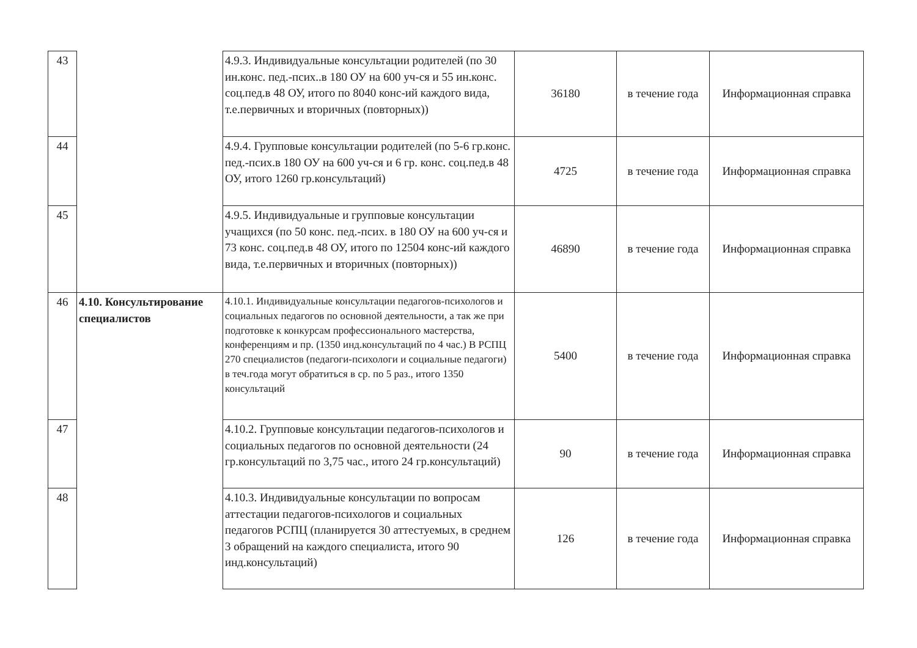| 43 | | 4.9.3. Индивидуальные консультации родителей (по 30 ин.конс. пед.-псих..в 180 ОУ на 600 уч-ся и 55 ин.конс. соц.пед.в 48 ОУ, итого по 8040 конс-ий каждого вида, т.е.первичных и вторичных (повторных)) | 36180 | в течение года | Информационная справка |
| 44 | | 4.9.4. Групповые консультации родителей (по 5-6 гр.конс. пед.-псих.в 180 ОУ на 600 уч-ся и 6 гр. конс. соц.пед.в 48 ОУ, итого 1260 гр.консультаций) | 4725 | в течение года | Информационная справка |
| 45 | | 4.9.5. Индивидуальные и групповые консультации учащихся (по 50 конс. пед.-псих. в 180 ОУ на 600 уч-ся и 73 конс. соц.пед.в 48 ОУ, итого по 12504 конс-ий каждого вида, т.е.первичных и вторичных (повторных)) | 46890 | в течение года | Информационная справка |
| 46 | 4.10. Консультирование специалистов | 4.10.1. Индивидуальные консультации педагогов-психологов и социальных педагогов по основной деятельности, а так же при подготовке к конкурсам профессионального мастерства, конференциям и пр. (1350 инд.консультаций по 4 час.) В РСПЦ 270 специалистов (педагоги-психологи и социальные педагоги) в теч.года могут обратиться в ср. по 5 раз., итого 1350 консультаций | 5400 | в течение года | Информационная справка |
| 47 | | 4.10.2. Групповые консультации педагогов-психологов и социальных педагогов по основной деятельности (24 гр.консультаций по 3,75 час., итого 24 гр.консультаций) | 90 | в течение года | Информационная справка |
| 48 | | 4.10.3. Индивидуальные консультации по вопросам аттестации педагогов-психологов и социальных педагогов РСПЦ (планируется 30 аттестуемых, в среднем 3 обращений на каждого специалиста, итого 90 инд.консультаций) | 126 | в течение года | Информационная справка |